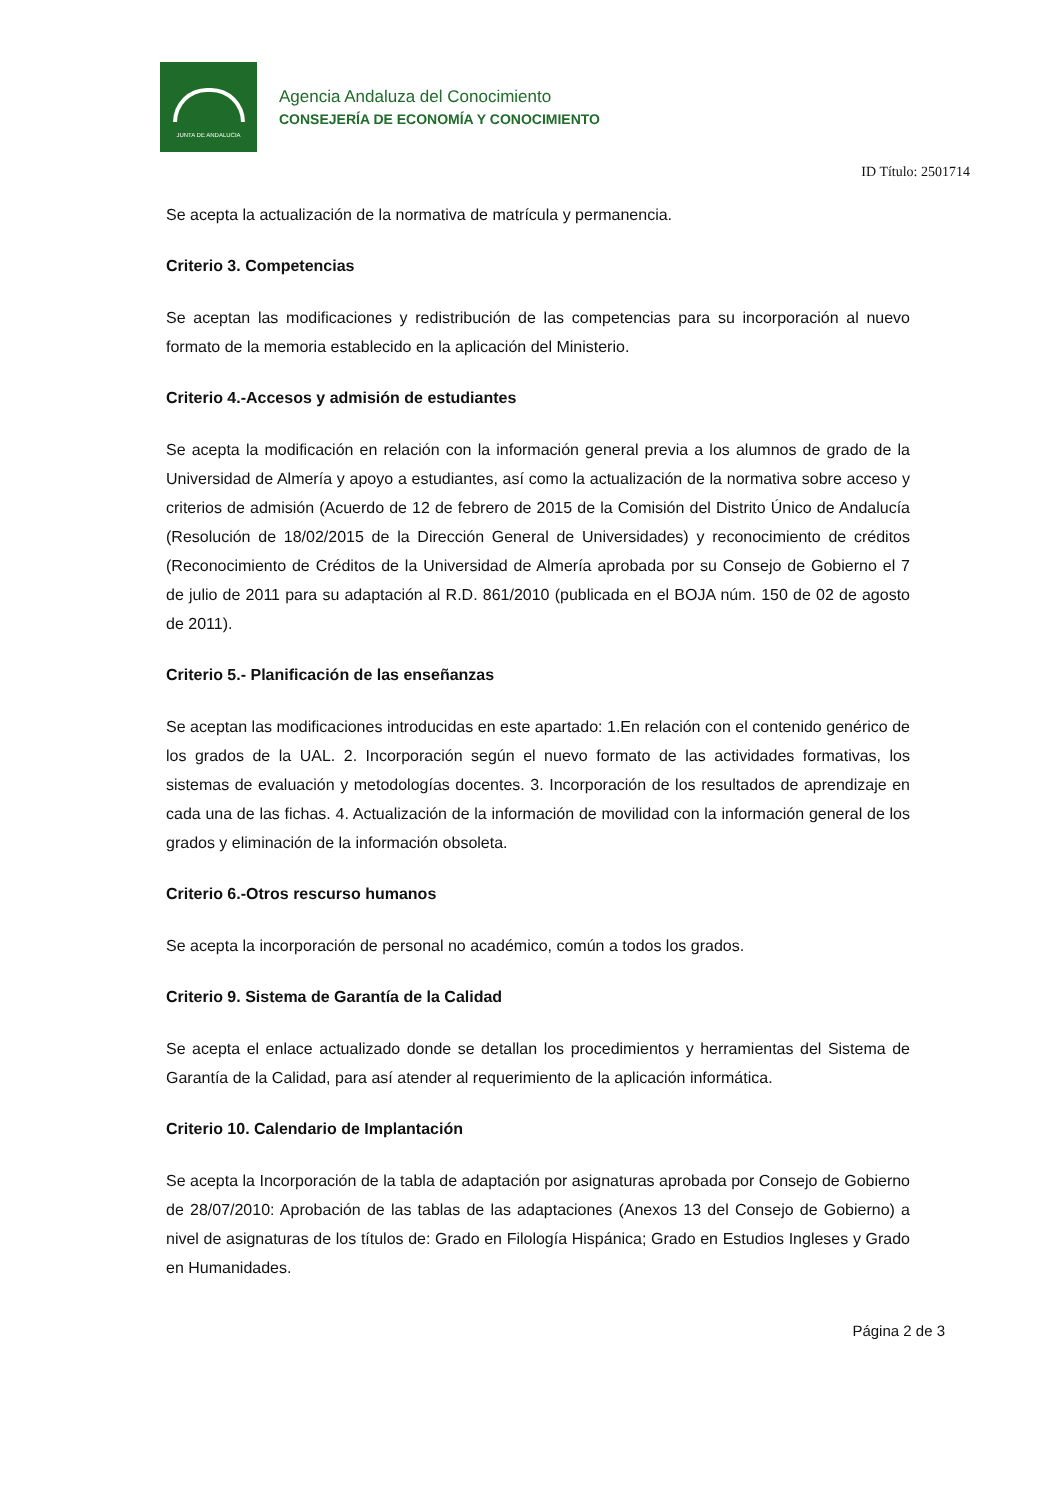JUNTA DE ANDALUCIA
Agencia Andaluza del Conocimiento
CONSEJERÍA DE ECONOMÍA Y CONOCIMIENTO
ID Título: 2501714
Se acepta la actualización de la normativa de matrícula y permanencia.
Criterio 3. Competencias
Se aceptan las modificaciones y redistribución de las competencias para su incorporación al nuevo formato de la memoria establecido en la aplicación del Ministerio.
Criterio 4.-Accesos y admisión de estudiantes
Se acepta la modificación en relación con la información general previa a los alumnos de grado de la Universidad de Almería y apoyo a estudiantes, así como la actualización de la normativa sobre acceso y criterios de admisión (Acuerdo de 12 de febrero de 2015 de la Comisión del Distrito Único de Andalucía (Resolución de 18/02/2015 de la Dirección General de Universidades) y reconocimiento de créditos (Reconocimiento de Créditos de la Universidad de Almería aprobada por su Consejo de Gobierno el 7 de julio de 2011 para su adaptación al R.D. 861/2010 (publicada en el BOJA núm. 150 de 02 de agosto de 2011).
Criterio 5.- Planificación de las enseñanzas
Se aceptan las modificaciones introducidas en este apartado: 1.En relación con el contenido genérico de los grados de la UAL. 2. Incorporación según el nuevo formato de las actividades formativas, los sistemas de evaluación y metodologías docentes. 3. Incorporación de los resultados de aprendizaje en cada una de las fichas. 4. Actualización de la información de movilidad con la información general de los grados y eliminación de la información obsoleta.
Criterio 6.-Otros rescurso humanos
Se acepta la incorporación de personal no académico, común a todos los grados.
Criterio 9. Sistema de Garantía de la Calidad
Se acepta el enlace actualizado donde se detallan los procedimientos y herramientas del Sistema de Garantía de la Calidad, para así atender al requerimiento de la aplicación informática.
Criterio 10. Calendario de Implantación
Se acepta la Incorporación de la tabla de adaptación por asignaturas aprobada por Consejo de Gobierno de 28/07/2010: Aprobación de las tablas de las adaptaciones (Anexos 13 del Consejo de Gobierno) a nivel de asignaturas de los títulos de: Grado en Filología Hispánica; Grado en Estudios Ingleses y Grado en Humanidades.
Página 2 de 3